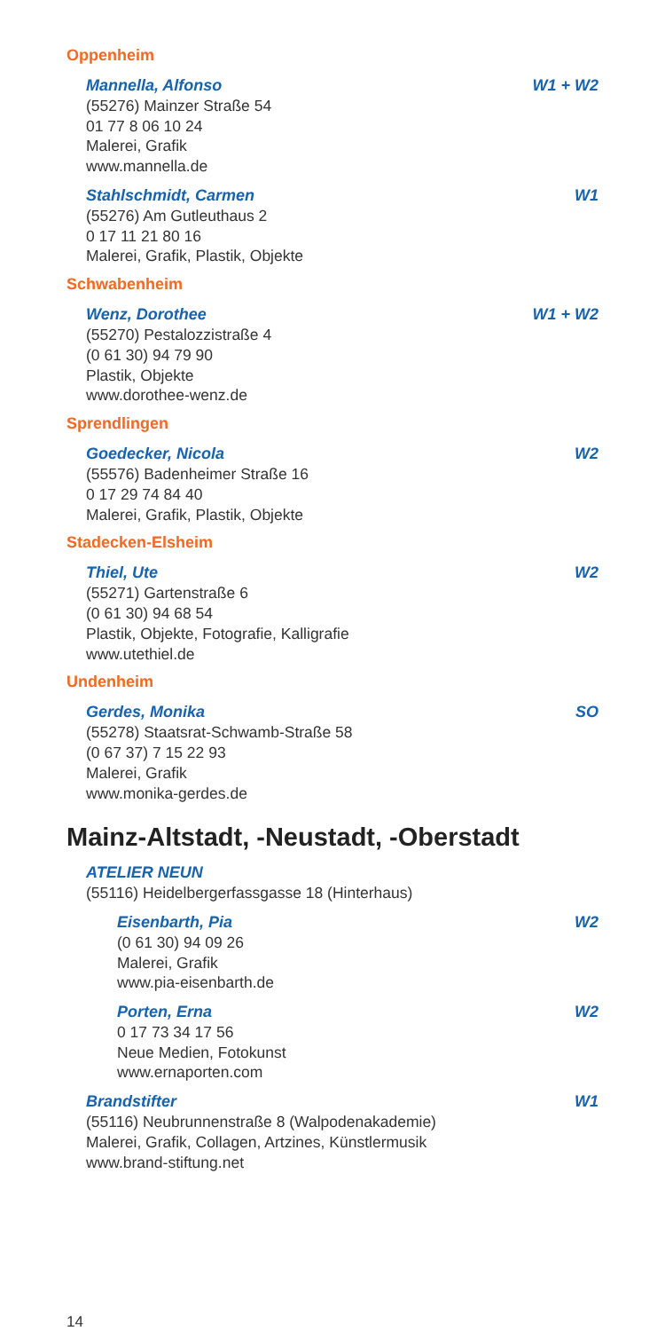Oppenheim
Mannella, Alfonso W1 + W2
(55276) Mainzer Straße 54
01 77 8 06 10 24
Malerei, Grafik
www.mannella.de
Stahlschmidt, Carmen W1
(55276) Am Gutleuthaus 2
0 17 11 21 80 16
Malerei, Grafik, Plastik, Objekte
Schwabenheim
Wenz, Dorothee W1 + W2
(55270) Pestalozzistraße 4
(0 61 30) 94 79 90
Plastik, Objekte
www.dorothee-wenz.de
Sprendlingen
Goedecker, Nicola W2
(55576) Badenheimer Straße 16
0 17 29 74 84 40
Malerei, Grafik, Plastik, Objekte
Stadecken-Elsheim
Thiel, Ute W2
(55271) Gartenstraße 6
(0 61 30) 94 68 54
Plastik, Objekte, Fotografie, Kalligrafie
www.utethiel.de
Undenheim
Gerdes, Monika SO
(55278) Staatsrat-Schwamb-Straße 58
(0 67 37) 7 15 22 93
Malerei, Grafik
www.monika-gerdes.de
Mainz-Altstadt, -Neustadt, -Oberstadt
ATELIER NEUN
(55116) Heidelbergerfassgasse 18 (Hinterhaus)
Eisenbarth, Pia W2
(0 61 30) 94 09 26
Malerei, Grafik
www.pia-eisenbarth.de
Porten, Erna W2
0 17 73 34 17 56
Neue Medien, Fotokunst
www.ernaporten.com
Brandstifter W1
(55116) Neubrunnenstraße 8 (Walpodenakademie)
Malerei, Grafik, Collagen, Artzines, Künstlermusik
www.brand-stiftung.net
14